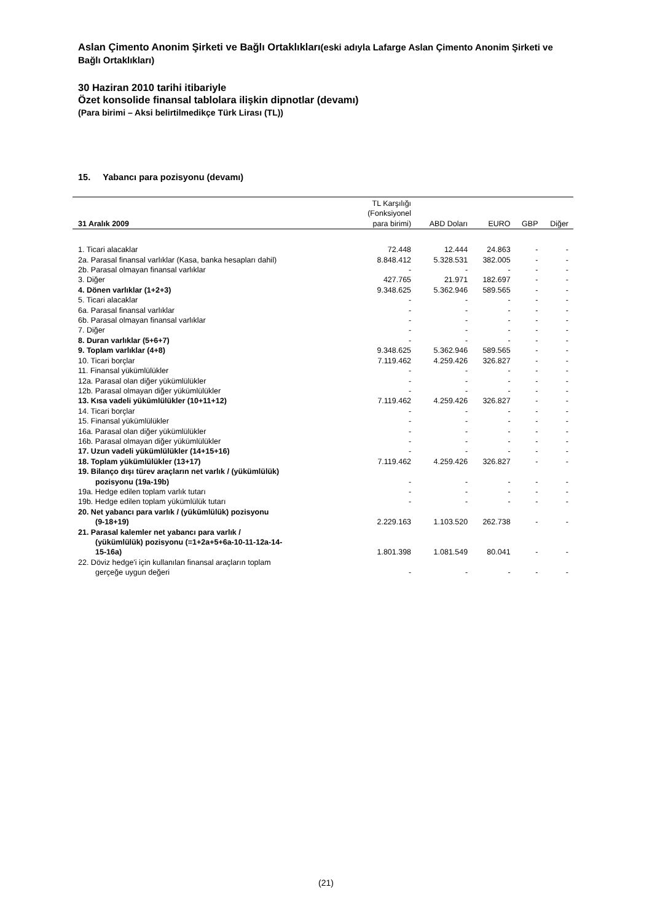Aslan Çimento Anonim Şirketi ve Bağlı Ortaklıkları(eski adıyla Lafarge Aslan Çimento Anonim Şirketi ve Bağlı Ortaklıkları)
30 Haziran 2010 tarihi itibariyle
Özet konsolide finansal tablolara ilişkin dipnotlar (devamı)
(Para birimi – Aksi belirtilmedikçe Türk Lirası (TL))
15. Yabancı para pozisyonu (devamı)
| 31 Aralık 2009 | TL Karşılığı (Fonksiyonel para birimi) | ABD Doları | EURO | GBP | Diğer |
| --- | --- | --- | --- | --- | --- |
| 1. Ticari alacaklar | 72.448 | 12.444 | 24.863 | - | - |
| 2a. Parasal finansal varlıklar (Kasa, banka hesapları dahil) | 8.848.412 | 5.328.531 | 382.005 | - | - |
| 2b. Parasal olmayan finansal varlıklar | - | - | - | - | - |
| 3. Diğer | 427.765 | 21.971 | 182.697 | - | - |
| 4. Dönen varlıklar (1+2+3) | 9.348.625 | 5.362.946 | 589.565 | - | - |
| 5. Ticari alacaklar | - | - | - | - | - |
| 6a. Parasal finansal varlıklar | - | - | - | - | - |
| 6b. Parasal olmayan finansal varlıklar | - | - | - | - | - |
| 7. Diğer | - | - | - | - | - |
| 8. Duran varlıklar (5+6+7) | - | - | - | - | - |
| 9. Toplam varlıklar (4+8) | 9.348.625 | 5.362.946 | 589.565 | - | - |
| 10. Ticari borçlar | 7.119.462 | 4.259.426 | 326.827 | - | - |
| 11. Finansal yükümlülükler | - | - | - | - | - |
| 12a. Parasal olan diğer yükümlülükler | - | - | - | - | - |
| 12b. Parasal olmayan diğer yükümlülükler | - | - | - | - | - |
| 13. Kısa vadeli yükümlülükler (10+11+12) | 7.119.462 | 4.259.426 | 326.827 | - | - |
| 14. Ticari borçlar | - | - | - | - | - |
| 15. Finansal yükümlülükler | - | - | - | - | - |
| 16a. Parasal olan diğer yükümlülükler | - | - | - | - | - |
| 16b. Parasal olmayan diğer yükümlülükler | - | - | - | - | - |
| 17. Uzun vadeli yükümlülükler (14+15+16) | - | - | - | - | - |
| 18. Toplam yükümlülükler (13+17) | 7.119.462 | 4.259.426 | 326.827 | - | - |
| 19. Bilanço dışı türev araçların net varlık / (yükümlülük) pozisyonu (19a-19b) | - | - | - | - | - |
| 19a. Hedge edilen toplam varlık tutarı | - | - | - | - | - |
| 19b. Hedge edilen toplam yükümlülük tutarı | - | - | - | - | - |
| 20. Net yabancı para varlık / (yükümlülük) pozisyonu (9-18+19) | 2.229.163 | 1.103.520 | 262.738 | - | - |
| 21. Parasal kalemler net yabancı para varlık / (yükümlülük) pozisyonu (=1+2a+5+6a-10-11-12a-14- 15-16a) | 1.801.398 | 1.081.549 | 80.041 | - | - |
| 22. Döviz hedge'i için kullanılan finansal araçların toplam gerçeğe uygun değeri | - | - | - | - | - |
(21)